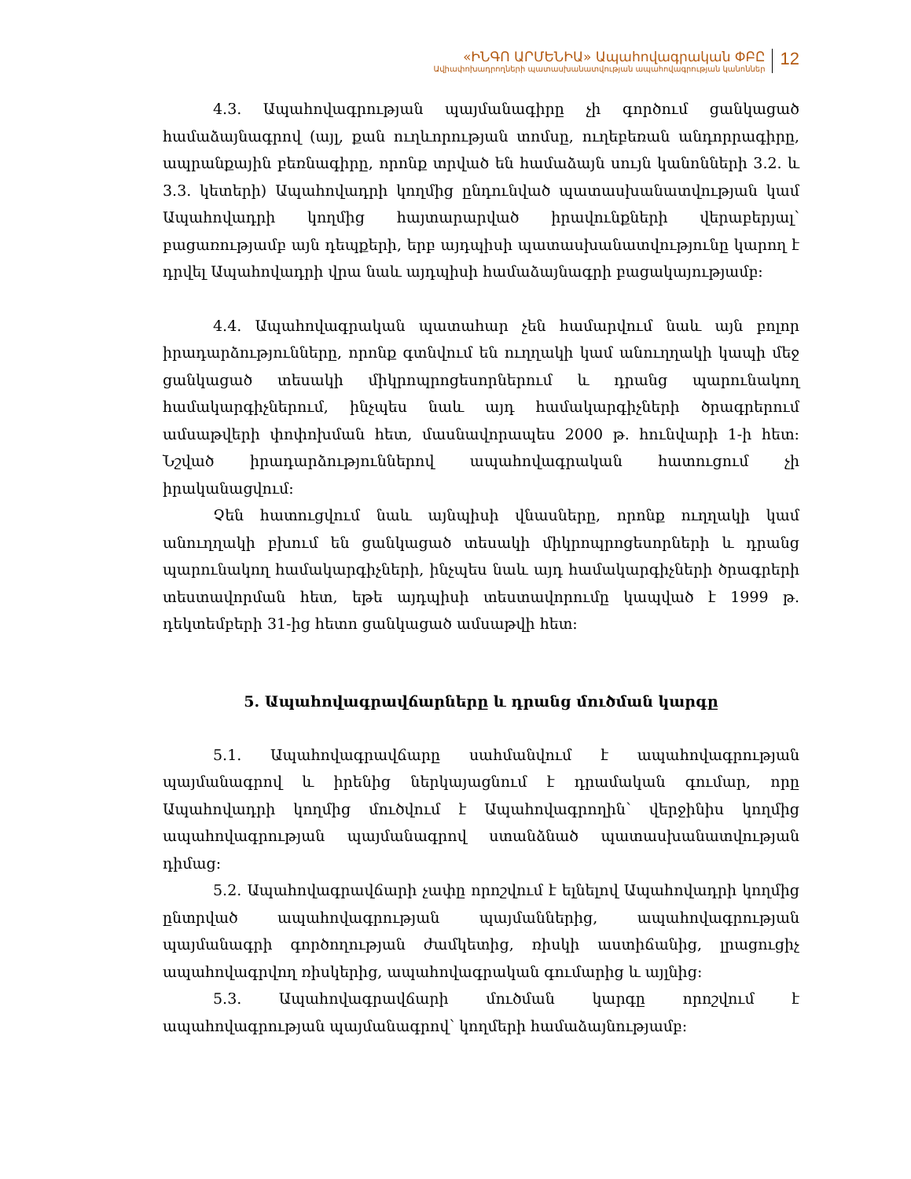«ԻՆԳՈ ԱՐՄԵՆԻԱ» Ապահովագրական ՓԲԸ
Ավիափոխադրողների պատասխանատվության ապահովագրության կանոններ
12
4.3. Ապահովագրության պայմանագիրը չի գործում ցանկացած համաձայնագրով (այլ, քան ուղևորության տոմսը, ուղեբեռան անդորրագիրը, ապրանքային բեռնագիրը, որոնք տրված են համաձայն սույն կանոնների 3.2. և 3.3. կետերի) Ապահովադրի կողմից ընդունված պատասխանատվության կամ Ապահովադրի կողմից հայտարարված իրավունքների վերաբերյալ՝ բացառությամբ այն դեպքերի, երբ այդպիսի պատասխանատվությունը կարող է դրվել Ապահովադրի վրա նաև այդպիսի համաձայնագրի բացակայությամբ:
4.4. Ապահովագրական պատահար չեն համարվում նաև այն բոլոր իրադարձությունները, որոնք գտնվում են ուղղակի կամ անուղղակի կապի մեջ ցանկացած տեսակի միկրոպրոցեսորներում և դրանց պարունակող համակարգիչներում, ինչպես նաև այդ համակարգիչների ծրագրերում ամսաթվերի փոփոխման հետ, մասնավորապես 2000 թ. հունվարի 1-ի հետ: Նշված իրադարձություններով ապահովագրական հատուցում չի իրականացվում:
Չեն հատուցվում նաև այնպիսի վնասները, որոնք ուղղակի կամ անուղղակի բխում են ցանկացած տեսակի միկրոպրոցեսորների և դրանց պարունակող համակարգիչների, ինչպես նաև այդ համակարգիչների ծրագրերի տեստավորման հետ, եթե այդպիսի տեստավորումը կապված է 1999 թ. դեկտեմբերի 31-ից հետո ցանկացած ամսաթվի հետ:
5. Ապահովագրավճարները և դրանց մուծման կարգը
5.1. Ապահովագրավճարը սահմանվում է ապահովագրության պայմանագրով և իրենից ներկայացնում է դրամական գումար, որը Ապահովադրի կողմից մուծվում է Ապահովագրողին՝ վերջինիս կողմից ապահովագրության պայմանագրով ստանձնած պատասխանատվության դիմաց:
5.2. Ապահովագրավճարի չափը որոշվում է ելնելով Ապահովադրի կողմից ընտրված ապահովագրության պայմաններից, ապահովագրության պայմանագրի գործողության ժամկետից, ռիսկի աստիճանից, լրացուցիչ ապահովագրվող ռիսկերից, ապահովագրական գումարից և այլնից:
5.3. Ապահովագրավճարի մուծման կարգը որոշվում է ապահովագրության պայմանագրով՝ կողմերի համաձայնությամբ: